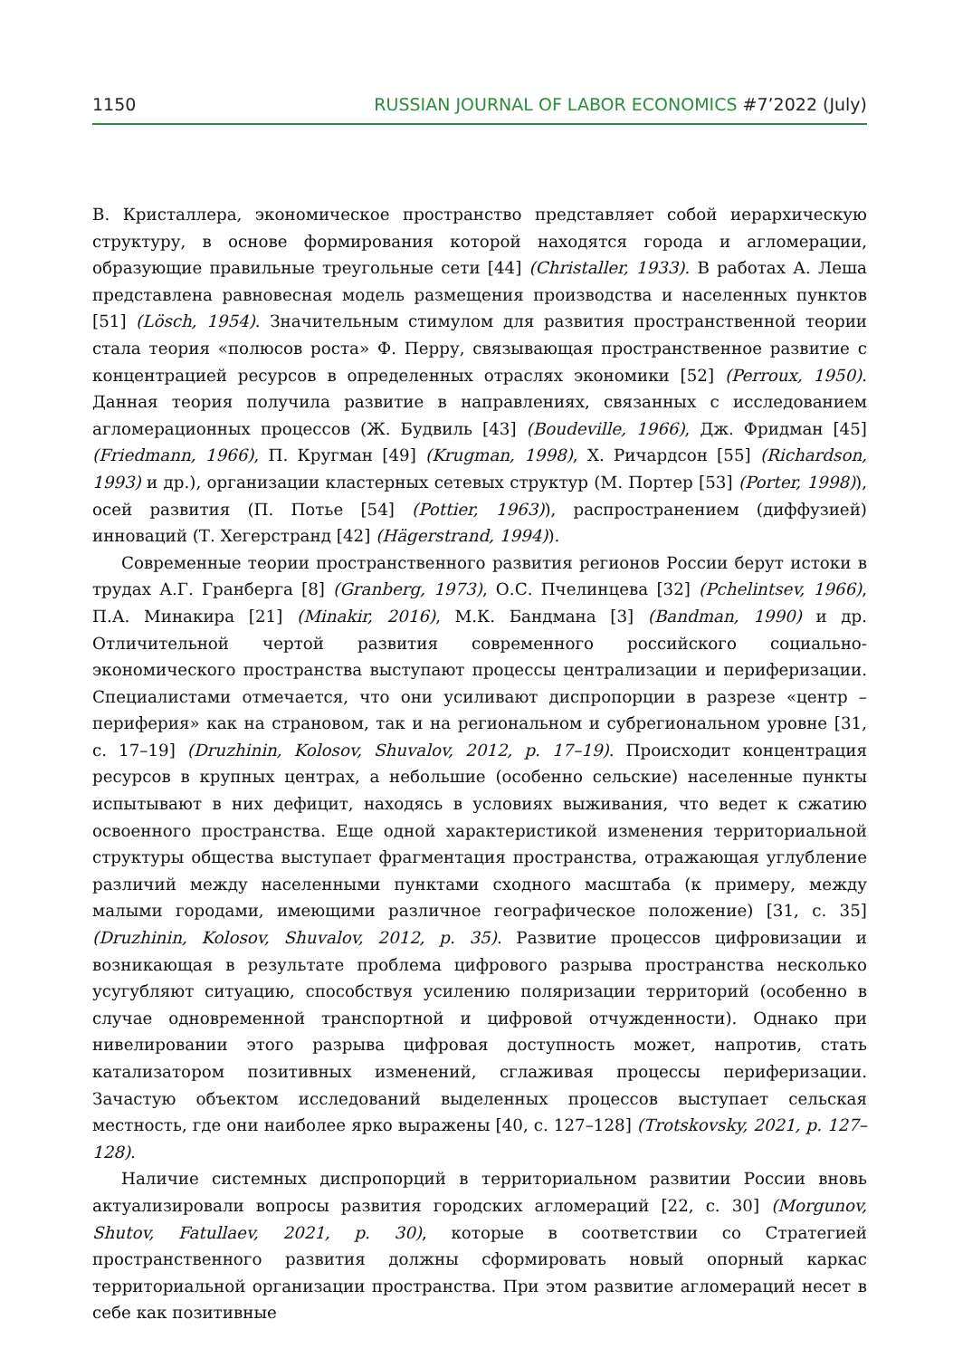1150 RUSSIAN JOURNAL OF LABOR ECONOMICS #7’2022 (July)
В. Кристаллера, экономическое пространство представляет собой иерархическую структуру, в основе формирования которой находятся города и агломерации, образующие правильные треугольные сети [44] (Christaller, 1933). В работах А. Леша представлена равновесная модель размещения производства и населенных пунктов [51] (Lösch, 1954). Значительным стимулом для развития пространственной теории стала теория «полюсов роста» Ф. Перру, связывающая пространственное развитие с концентрацией ресурсов в определенных отраслях экономики [52] (Perroux, 1950). Данная теория получила развитие в направлениях, связанных с исследованием агломерационных процессов (Ж. Будвиль [43] (Boudeville, 1966), Дж. Фридман [45] (Friedmann, 1966), П. Кругман [49] (Krugman, 1998), Х. Ричардсон [55] (Richardson, 1993) и др.), организации кластерных сетевых структур (М. Портер [53] (Porter, 1998)), осей развития (П. Потье [54] (Pottier, 1963)), распространением (диффузией) инноваций (Т. Хегерстранд [42] (Hägerstrand, 1994)).
Современные теории пространственного развития регионов России берут истоки в трудах А.Г. Гранберга [8] (Granberg, 1973), О.С. Пчелинцева [32] (Pchelintsev, 1966), П.А. Минакира [21] (Minakir, 2016), М.К. Бандмана [3] (Bandman, 1990) и др. Отличительной чертой развития современного российского социально-экономического пространства выступают процессы централизации и периферизации. Специалистами отмечается, что они усиливают диспропорции в разрезе «центр – периферия» как на страновом, так и на региональном и субрегиональном уровне [31, с. 17–19] (Druzhinin, Kolosov, Shuvalov, 2012, p. 17–19). Происходит концентрация ресурсов в крупных центрах, а небольшие (особенно сельские) населенные пункты испытывают в них дефицит, находясь в условиях выживания, что ведет к сжатию освоенного пространства. Еще одной характеристикой изменения территориальной структуры общества выступает фрагментация пространства, отражающая углубление различий между населенными пунктами сходного масштаба (к примеру, между малыми городами, имеющими различное географическое положение) [31, с. 35] (Druzhinin, Kolosov, Shuvalov, 2012, p. 35). Развитие процессов цифровизации и возникающая в результате проблема цифрового разрыва пространства несколько усугубляют ситуацию, способствуя усилению поляризации территорий (особенно в случае одновременной транспортной и цифровой отчужденности). Однако при нивелировании этого разрыва цифровая доступность может, напротив, стать катализатором позитивных изменений, сглаживая процессы периферизации. Зачастую объектом исследований выделенных процессов выступает сельская местность, где они наиболее ярко выражены [40, с. 127–128] (Trotskovsky, 2021, p. 127–128).
Наличие системных диспропорций в территориальном развитии России вновь актуализировали вопросы развития городских агломераций [22, с. 30] (Morgunov, Shutov, Fatullaev, 2021, p. 30), которые в соответствии со Стратегией пространственного развития должны сформировать новый опорный каркас территориальной организации пространства. При этом развитие агломераций несет в себе как позитивные